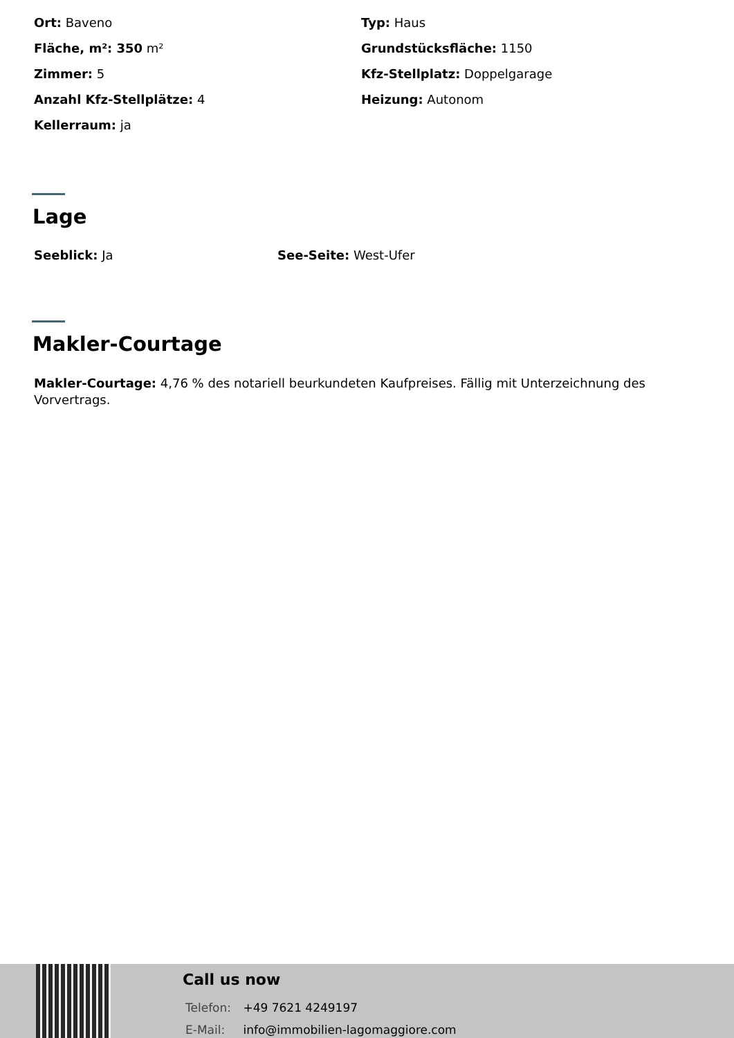Ort: Baveno
Fläche, m²: 350 m²
Zimmer: 5
Anzahl Kfz-Stellplätze: 4
Kellerraum: ja
Typ: Haus
Grundstücksfläche: 1150
Kfz-Stellplatz: Doppelgarage
Heizung: Autonom
Lage
Seeblick: Ja See-Seite: West-Ufer
Makler-Courtage
Makler-Courtage: 4,76 % des notariell beurkundeten Kaufpreises. Fällig mit Unterzeichnung des Vorvertrags.
Call us now
Telefon: +49 7621 4249197
E-Mail: info@immobilien-lagomaggiore.com